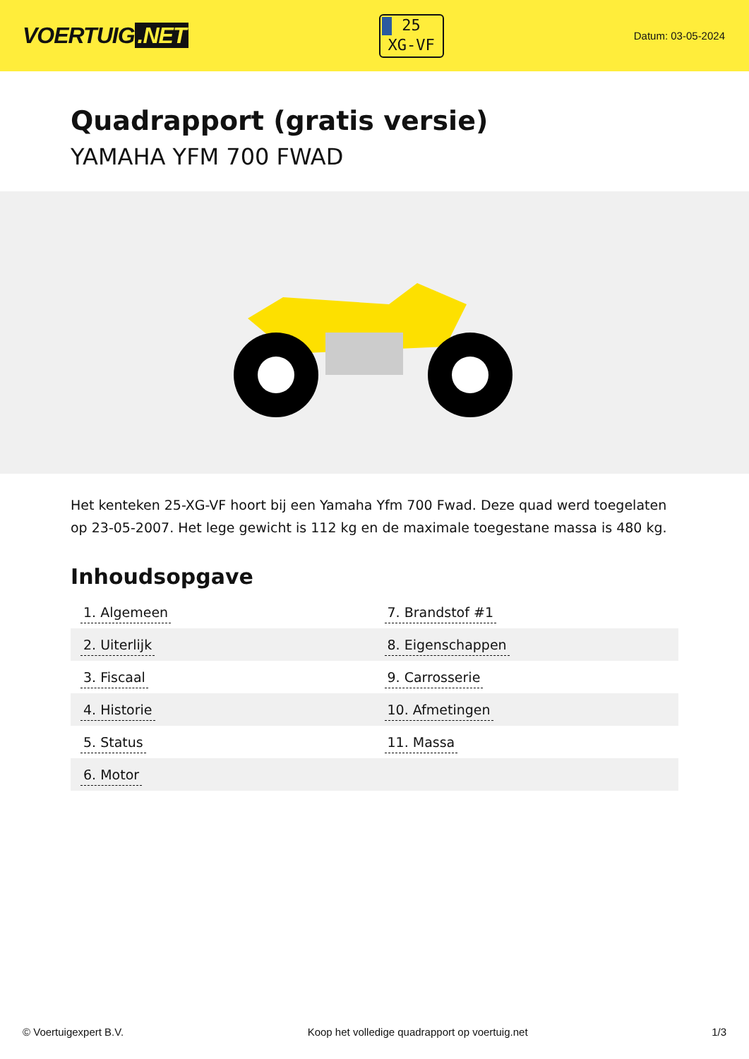VOERTUIG.NET
25
XG-VF
Datum: 03-05-2024
Quadrapport (gratis versie)
YAMAHA YFM 700 FWAD
Het kenteken 25-XG-VF hoort bij een Yamaha Yfm 700 Fwad. Deze quad werd toegelaten op 23-05-2007. Het lege gewicht is 112 kg en de maximale toegestane massa is 480 kg.
Inhoudsopgave
| 1. Algemeen | 7. Brandstof #1 |
| 2. Uiterlijk | 8. Eigenschappen |
| 3. Fiscaal | 9. Carrosserie |
| 4. Historie | 10. Afmetingen |
| 5. Status | 11. Massa |
| 6. Motor | |
© Voertuigexpert B.V. Koop het volledige quadrapport op voertuig.net 1/3